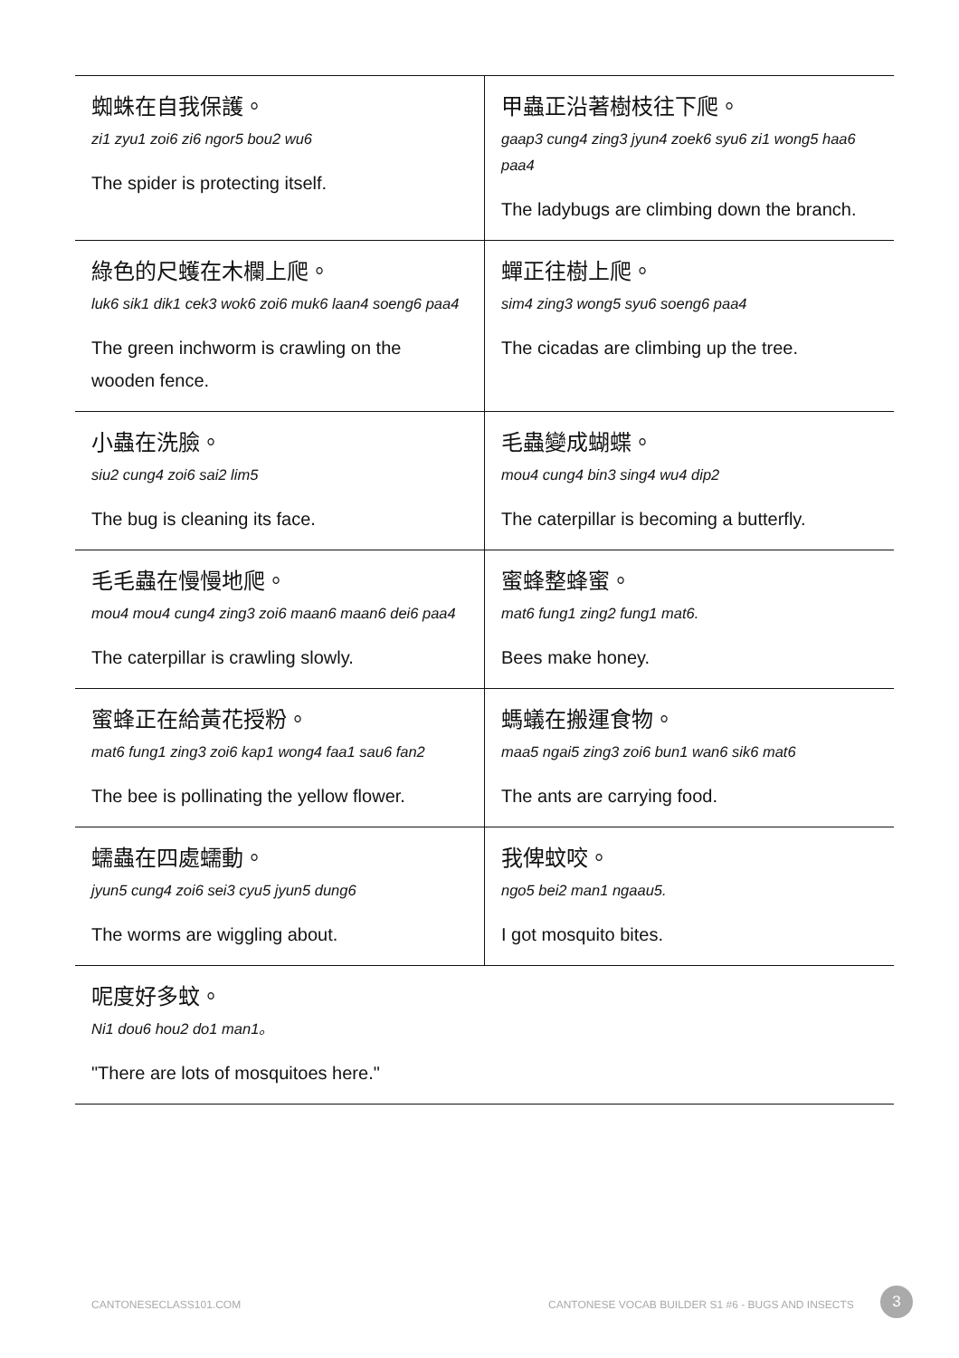| 蜘蛛在自我保護。 zi1 zyu1 zoi6 zi6 ngor5 bou2 wu6 The spider is protecting itself. | 甲蟲正沿著樹枝往下爬。 gaap3 cung4 zing3 jyun4 zoek6 syu6 zi1 wong5 haa6 paa4 The ladybugs are climbing down the branch. |
| 綠色的尺蠖在木欄上爬。 luk6 sik1 dik1 cek3 wok6 zoi6 muk6 laan4 soeng6 paa4 The green inchworm is crawling on the wooden fence. | 蟬正往樹上爬。 sim4 zing3 wong5 syu6 soeng6 paa4 The cicadas are climbing up the tree. |
| 小蟲在洗臉。 siu2 cung4 zoi6 sai2 lim5 The bug is cleaning its face. | 毛蟲變成蝴蝶。 mou4 cung4 bin3 sing4 wu4 dip2 The caterpillar is becoming a butterfly. |
| 毛毛蟲在慢慢地爬。 mou4 mou4 cung4 zing3 zoi6 maan6 maan6 dei6 paa4 The caterpillar is crawling slowly. | 蜜蜂整蜂蜜。 mat6 fung1 zing2 fung1 mat6. Bees make honey. |
| 蜜蜂正在給黃花授粉。 mat6 fung1 zing3 zoi6 kap1 wong4 faa1 sau6 fan2 The bee is pollinating the yellow flower. | 螞蟻在搬運食物。 maa5 ngai5 zing3 zoi6 bun1 wan6 sik6 mat6 The ants are carrying food. |
| 蠕蟲在四處蠕動。 jyun5 cung4 zoi6 sei3 cyu5 jyun5 dung6 The worms are wiggling about. | 我俾蚊咬。 ngo5 bei2 man1 ngaau5. I got mosquito bites. |
| 呢度好多蚊。 Ni1 dou6 hou2 do1 man1。 "There are lots of mosquitoes here." | |
CANTONESECLASS101.COM
CANTONESE VOCAB BUILDER S1 #6 - BUGS AND INSECTS
3